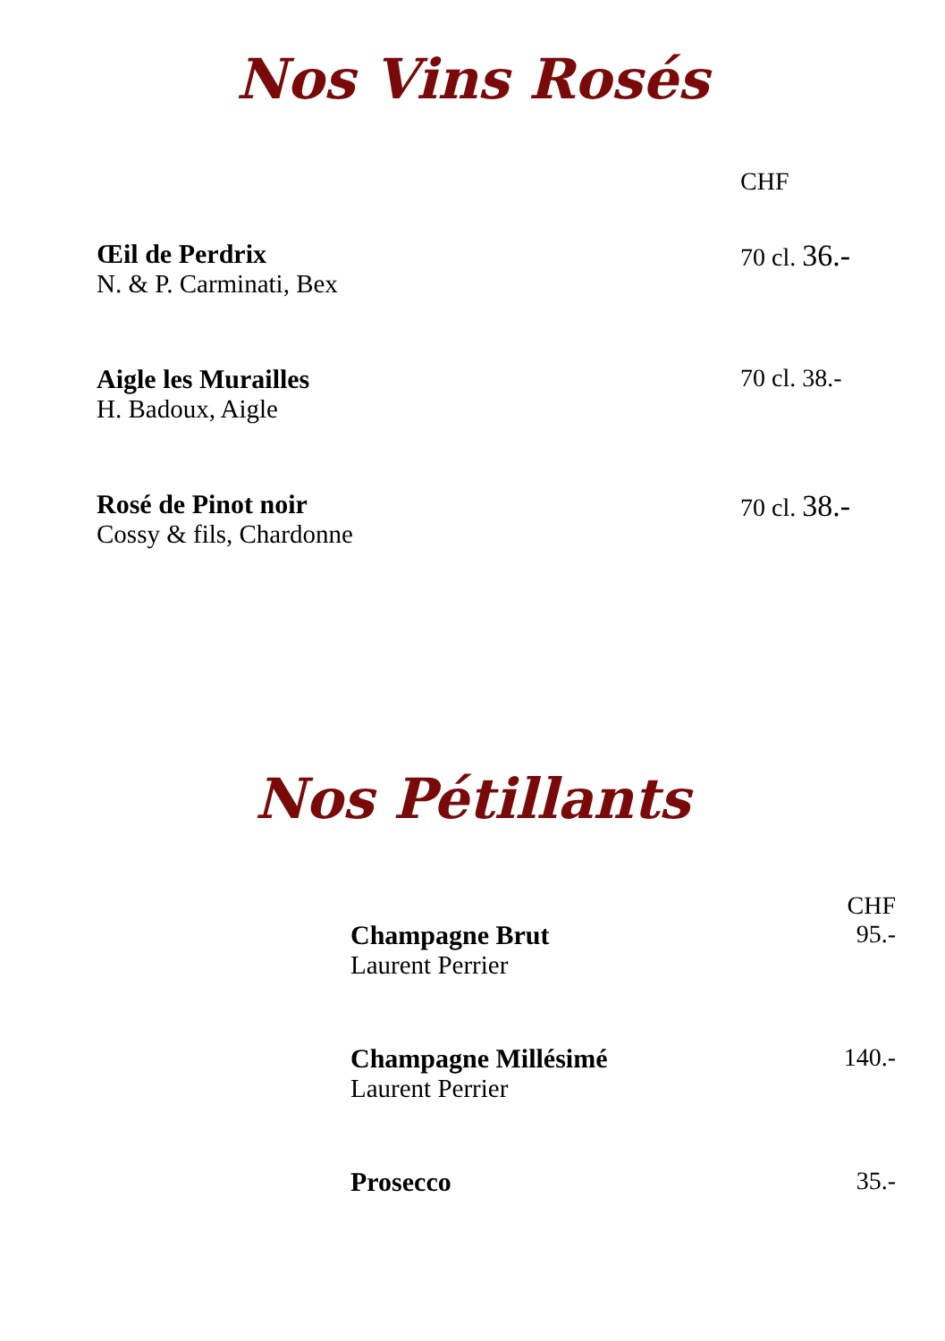Nos Vins Rosés
CHF
Œil de Perdrix
N. & P. Carminati, Bex
70 cl. 36.-
Aigle les Murailles
H. Badoux, Aigle
70 cl. 38.-
Rosé de Pinot noir
Cossy & fils, Chardonne
70 cl. 38.-
Nos Pétillants
CHF
Champagne Brut
Laurent Perrier
95.-
Champagne Millésimé
Laurent Perrier
140.-
Prosecco 35.-